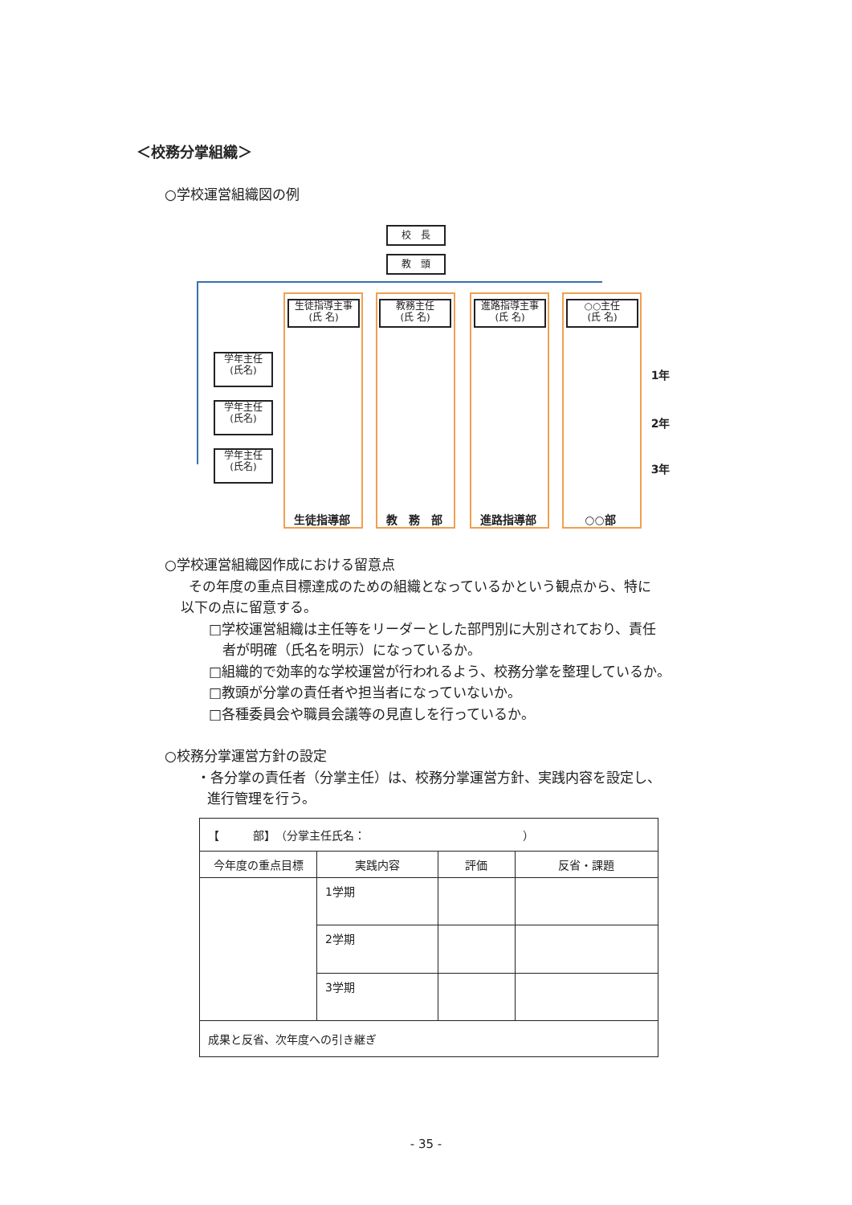＜校務分掌組織＞
○学校運営組織図の例
校　長
教　頭
生徒指導主事
(氏 名)
教務主任
(氏 名)
進路指導主事
(氏 名)
○○主任
(氏 名)
学年主任
(氏名)
学年主任
(氏名)
学年主任
(氏名)
1年
2年
3年
生徒指導部 教　務　部 進路指導部 ○○部
○学校運営組織図作成における留意点
その年度の重点目標達成のための組織となっているかという観点から、特に
以下の点に留意する。
□学校運営組織は主任等をリーダーとした部門別に大別されており、責任
者が明確（氏名を明示）になっているか。
□組織的で効率的な学校運営が行われるよう、校務分掌を整理しているか。
□教頭が分掌の責任者や担当者になっていないか。
□各種委員会や職員会議等の見直しを行っているか。
○校務分掌運営方針の設定
・各分掌の責任者（分掌主任）は、校務分掌運営方針、実践内容を設定し、
進行管理を行う。
| 【 部】 （分掌主任氏名： ） | | | |
| 今年度の重点目標 | 実践内容 | 評価 | 反省・課題 |
| | 1学期 | | |
| | 2学期 | | |
| | 3学期 | | |
| 成果と反省、次年度への引き継ぎ | | | |
- 35 -